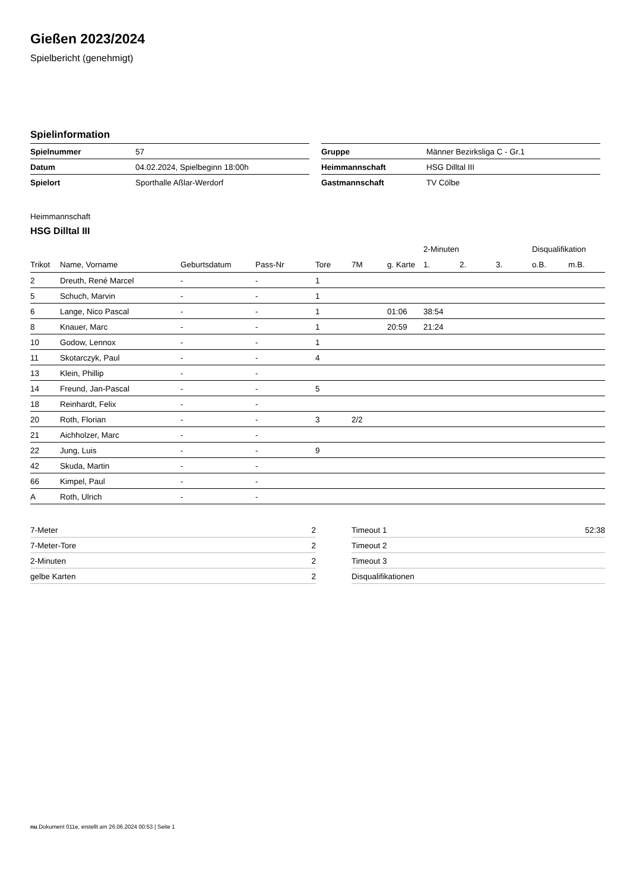Gießen 2023/2024
Spielbericht (genehmigt)
Spielinformation
| Spielnummer | 57 |
| Datum | 04.02.2024, Spielbeginn 18:00h |
| Spielort | Sporthalle Aßlar-Werdorf |
| Gruppe | Männer Bezirksliga C - Gr.1 |
| Heimmannschaft | HSG Dilltal III |
| Gastmannschaft | TV Cölbe |
Heimmannschaft
HSG Dilltal III
| | | | | | | | 2-Minuten | | | Disqualifikation | |
| --- | --- | --- | --- | --- | --- | --- | --- | --- | --- | --- | --- |
| Trikot | Name, Vorname | Geburtsdatum | Pass-Nr | Tore | 7M | g. Karte | 1. | 2. | 3. | o.B. | m.B. |
| 2 | Dreuth, René Marcel | - | - | 1 | | | | | | | |
| 5 | Schuch, Marvin | - | - | 1 | | | | | | | |
| 6 | Lange, Nico Pascal | - | - | 1 | | 01:06 | 38:54 | | | | |
| 8 | Knauer, Marc | - | - | 1 | | 20:59 | 21:24 | | | | |
| 10 | Godow, Lennox | - | - | 1 | | | | | | | |
| 11 | Skotarczyk, Paul | - | - | 4 | | | | | | | |
| 13 | Klein, Phillip | - | - | | | | | | | | |
| 14 | Freund, Jan-Pascal | - | - | 5 | | | | | | | |
| 18 | Reinhardt, Felix | - | - | | | | | | | | |
| 20 | Roth, Florian | - | - | 3 | 2/2 | | | | | | |
| 21 | Aichholzer, Marc | - | - | | | | | | | | |
| 22 | Jung, Luis | - | - | 9 | | | | | | | |
| 42 | Skuda, Martin | - | - | | | | | | | | |
| 66 | Kimpel, Paul | - | - | | | | | | | | |
| A | Roth, Ulrich | - | - | | | | | | | | |
| 7-Meter | 2 |
| 7-Meter-Tore | 2 |
| 2-Minuten | 2 |
| gelbe Karten | 2 |
| Timeout 1 | 52:38 |
| Timeout 2 | |
| Timeout 3 | |
| Disqualifikationen | |
nu.Dokument 011e, erstellt am 26.06.2024 00:53 | Seite 1